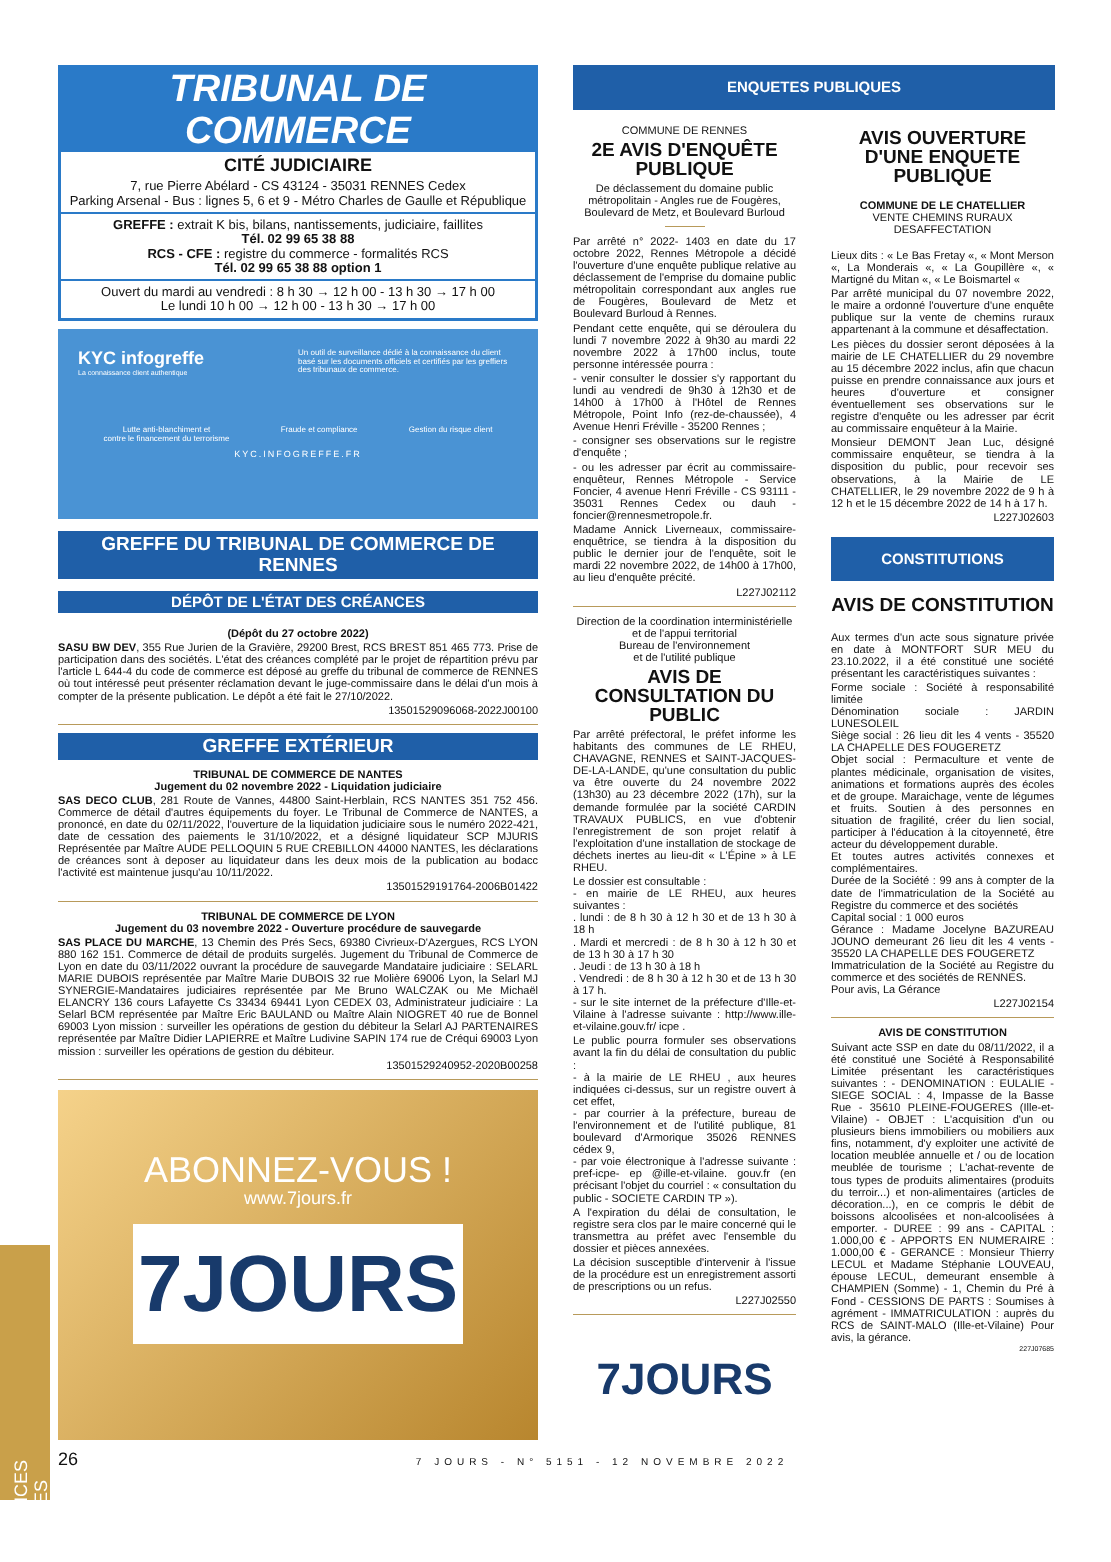TRIBUNAL DE COMMERCE
CITÉ JUDICIAIRE
7, rue Pierre Abélard - CS 43124 - 35031 RENNES Cedex
Parking Arsenal - Bus : lignes 5, 6 et 9 - Métro Charles de Gaulle et République
GREFFE : extrait K bis, bilans, nantissements, judiciaire, faillites
Tél. 02 99 65 38 88
RCS - CFE : registre du commerce - formalités RCS
Tél. 02 99 65 38 88 option 1
Ouvert du mardi au vendredi : 8 h 30 → 12 h 00 - 13 h 30 → 17 h 00
Le lundi 10 h 00 → 12 h 00 - 13 h 30 → 17 h 00
KYC infogreffe
La connaissance client authentique
Un outil de surveillance dédié à la connaissance du client basé sur les documents officiels et certifiés par les greffiers des tribunaux de commerce.
Lutte anti-blanchiment et
contre le financement du terrorisme Fraude et compliance Gestion du risque client
KYC.INFOGREFFE.FR
GREFFE DU TRIBUNAL DE COMMERCE DE RENNES
DÉPÔT DE L'ÉTAT DES CRÉANCES
(Dépôt du 27 octobre 2022)
SASU BW DEV, 355 Rue Jurien de la Gravière, 29200 Brest, RCS BREST 851 465 773. Prise de participation dans des sociétés. L'état des créances complété par le projet de répartition prévu par l'article L 644-4 du code de commerce est déposé au greffe du tribunal de commerce de RENNES où tout intéressé peut présenter réclamation devant le juge-commissaire dans le délai d'un mois à compter de la présente publication. Le dépôt a été fait le 27/10/2022.
13501529096068-2022J00100
GREFFE EXTÉRIEUR
TRIBUNAL DE COMMERCE DE NANTES
Jugement du 02 novembre 2022 - Liquidation judiciaire
SAS DECO CLUB, 281 Route de Vannes, 44800 Saint-Herblain, RCS NANTES 351 752 456. Commerce de détail d'autres équipements du foyer. Le Tribunal de Commerce de NANTES, a prononcé, en date du 02/11/2022, l'ouverture de la liquidation judiciaire sous le numéro 2022-421, date de cessation des paiements le 31/10/2022, et a désigné liquidateur SCP MJURIS Représentée par Maître AUDE PELLOQUIN 5 RUE CREBILLON 44000 NANTES, les déclarations de créances sont à deposer au liquidateur dans les deux mois de la publication au bodacc l'activité est maintenue jusqu'au 10/11/2022.
13501529191764-2006B01422
TRIBUNAL DE COMMERCE DE LYON
Jugement du 03 novembre 2022 - Ouverture procédure de sauvegarde
SAS PLACE DU MARCHE, 13 Chemin des Prés Secs, 69380 Civrieux-D'Azergues, RCS LYON 880 162 151. Commerce de détail de produits surgelés. Jugement du Tribunal de Commerce de Lyon en date du 03/11/2022 ouvrant la procédure de sauvegarde Mandataire judiciaire : SELARL MARIE DUBOIS représentée par Maître Marie DUBOIS 32 rue Molière 69006 Lyon, la Selarl MJ SYNERGIE-Mandataires judiciaires représentée par Me Bruno WALCZAK ou Me Michaël ELANCRY 136 cours Lafayette Cs 33434 69441 Lyon CEDEX 03, Administrateur judiciaire : La Selarl BCM représentée par Maître Eric BAULAND ou Maître Alain NIOGRET 40 rue de Bonnel 69003 Lyon mission : surveiller les opérations de gestion du débiteur la Selarl AJ PARTENAIRES représentée par Maître Didier LAPIERRE et Maître Ludivine SAPIN 174 rue de Créqui 69003 Lyon mission : surveiller les opérations de gestion du débiteur.
13501529240952-2020B00258
ABONNEZ-VOUS !
www.7jours.fr
7JOURS
ENQUETES PUBLIQUES
COMMUNE DE RENNES
2E AVIS D'ENQUÊTE PUBLIQUE
De déclassement du domaine public métropolitain - Angles rue de Fougères, Boulevard de Metz, et Boulevard Burloud
Par arrêté n° 2022- 1403 en date du 17 octobre 2022, Rennes Métropole a décidé l'ouverture d'une enquête publique relative au déclassement de l'emprise du domaine public métropolitain correspondant aux angles rue de Fougères, Boulevard de Metz et Boulevard Burloud à Rennes.
Pendant cette enquête, qui se déroulera du lundi 7 novembre 2022 à 9h30 au mardi 22 novembre 2022 à 17h00 inclus, toute personne intéressée pourra :
- venir consulter le dossier s'y rapportant du lundi au vendredi de 9h30 à 12h30 et de 14h00 à 17h00 à l'Hôtel de Rennes Métropole, Point Info (rez-de-chaussée), 4 Avenue Henri Fréville - 35200 Rennes ;
- consigner ses observations sur le registre d'enquête ;
- ou les adresser par écrit au commissaire-enquêteur, Rennes Métropole - Service Foncier, 4 avenue Henri Fréville - CS 93111 - 35031 Rennes Cedex ou dauh -foncier@rennesmetropole.fr.
Madame Annick Liverneaux, commissaire-enquêtrice, se tiendra à la disposition du public le dernier jour de l'enquête, soit le mardi 22 novembre 2022, de 14h00 à 17h00, au lieu d'enquête précité.
L227J02112
Direction de la coordination interministérielle et de l'appui territorial
Bureau de l'environnement
et de l'utilité publique
AVIS DE CONSULTATION DU PUBLIC
Par arrêté préfectoral, le préfet informe les habitants des communes de LE RHEU, CHAVAGNE, RENNES et SAINT-JACQUES-DE-LA-LANDE, qu'une consultation du public va être ouverte du 24 novembre 2022 (13h30) au 23 décembre 2022 (17h), sur la demande formulée par la société CARDIN TRAVAUX PUBLICS, en vue d'obtenir l'enregistrement de son projet relatif à l'exploitation d'une installation de stockage de déchets inertes au lieu-dit « L'Épine » à LE RHEU.
Le dossier est consultable :
- en mairie de LE RHEU, aux heures suivantes :
. lundi : de 8 h 30 à 12 h 30 et de 13 h 30 à 18 h
. Mardi et mercredi : de 8 h 30 à 12 h 30 et de 13 h 30 à 17 h 30
. Jeudi : de 13 h 30 à 18 h
. Vendredi : de 8 h 30 à 12 h 30 et de 13 h 30 à 17 h.
- sur le site internet de la préfecture d'Ille-et-Vilaine à l'adresse suivante : http://www.ille-et-vilaine.gouv.fr/ icpe .
Le public pourra formuler ses observations avant la fin du délai de consultation du public :
- à la mairie de LE RHEU , aux heures indiquées ci-dessus, sur un registre ouvert à cet effet,
- par courrier à la préfecture, bureau de l'environnement et de l'utilité publique, 81 boulevard d'Armorique 35026 RENNES cédex 9,
- par voie électronique à l'adresse suivante : pref-icpe- ep @ille-et-vilaine. gouv.fr (en précisant l'objet du courriel : « consultation du public - SOCIETE CARDIN TP »).
A l'expiration du délai de consultation, le registre sera clos par le maire concerné qui le transmettra au préfet avec l'ensemble du dossier et pièces annexées.
La décision susceptible d'intervenir à l'issue de la procédure est un enregistrement assorti de prescriptions ou un refus.
L227J02550
7JOURS
AVIS OUVERTURE D'UNE ENQUETE PUBLIQUE
COMMUNE DE LE CHATELLIER
VENTE CHEMINS RURAUX DESAFFECTATION
Lieux dits : « Le Bas Fretay «, « Mont Merson «, La Monderais «, « La Goupillère «, « Martigné du Mitan «, « Le Boismartel «
Par arrêté municipal du 07 novembre 2022, le maire a ordonné l'ouverture d'une enquête publique sur la vente de chemins ruraux appartenant à la commune et désaffectation.
Les pièces du dossier seront déposées à la mairie de LE CHATELLIER du 29 novembre au 15 décembre 2022 inclus, afin que chacun puisse en prendre connaissance aux jours et heures d'ouverture et consigner éventuellement ses observations sur le registre d'enquête ou les adresser par écrit au commissaire enquêteur à la Mairie.
Monsieur DEMONT Jean Luc, désigné commissaire enquêteur, se tiendra à la disposition du public, pour recevoir ses observations, à la Mairie de LE CHATELLIER, le 29 novembre 2022 de 9 h à 12 h et le 15 décembre 2022 de 14 h à 17 h.
L227J02603
CONSTITUTIONS
AVIS DE CONSTITUTION
Aux termes d'un acte sous signature privée en date à MONTFORT SUR MEU du 23.10.2022, il a été constitué une société présentant les caractéristiques suivantes :
Forme sociale : Société à responsabilité limitée
Dénomination sociale : JARDIN LUNESOLEIL
Siège social : 26 lieu dit les 4 vents - 35520 LA CHAPELLE DES FOUGERETZ
Objet social : Permaculture et vente de plantes médicinale, organisation de visites, animations et formations auprès des écoles et de groupe. Maraichage, vente de légumes et fruits. Soutien à des personnes en situation de fragilité, créer du lien social, participer à l'éducation à la citoyenneté, être acteur du développement durable.
Et toutes autres activités connexes et complémentaires.
Durée de la Société : 99 ans à compter de la date de l'immatriculation de la Société au Registre du commerce et des sociétés
Capital social : 1 000 euros
Gérance : Madame Jocelyne BAZUREAU JOUNO demeurant 26 lieu dit les 4 vents - 35520 LA CHAPELLE DES FOUGERETZ
Immatriculation de la Société au Registre du commerce et des sociétés de RENNES.
Pour avis, La Gérance
L227J02154
AVIS DE CONSTITUTION
Suivant acte SSP en date du 08/11/2022, il a été constitué une Société à Responsabilité Limitée présentant les caractéristiques suivantes : - DENOMINATION : EULALIE - SIEGE SOCIAL : 4, Impasse de la Basse Rue - 35610 PLEINE-FOUGERES (Ille-et-Vilaine) - OBJET : L'acquisition d'un ou plusieurs biens immobiliers ou mobiliers aux fins, notamment, d'y exploiter une activité de location meublée annuelle et / ou de location meublée de tourisme ; L'achat-revente de tous types de produits alimentaires (produits du terroir...) et non-alimentaires (articles de décoration...), en ce compris le débit de boissons alcoolisées et non-alcoolisées à emporter. - DUREE : 99 ans - CAPITAL : 1.000,00 € - APPORTS EN NUMERAIRE : 1.000,00 € - GERANCE : Monsieur Thierry LECUL et Madame Stéphanie LOUVEAU, épouse LECUL, demeurant ensemble à CHAMPIEN (Somme) - 1, Chemin du Pré à Fond - CESSIONS DE PARTS : Soumises à agrément - IMMATRICULATION : auprès du RCS de SAINT-MALO (Ille-et-Vilaine) Pour avis, la gérance.
227J07685
26 7 JOURS - N° 5151 - 12 NOVEMBRE 2022
ANNONCES LÉGALES